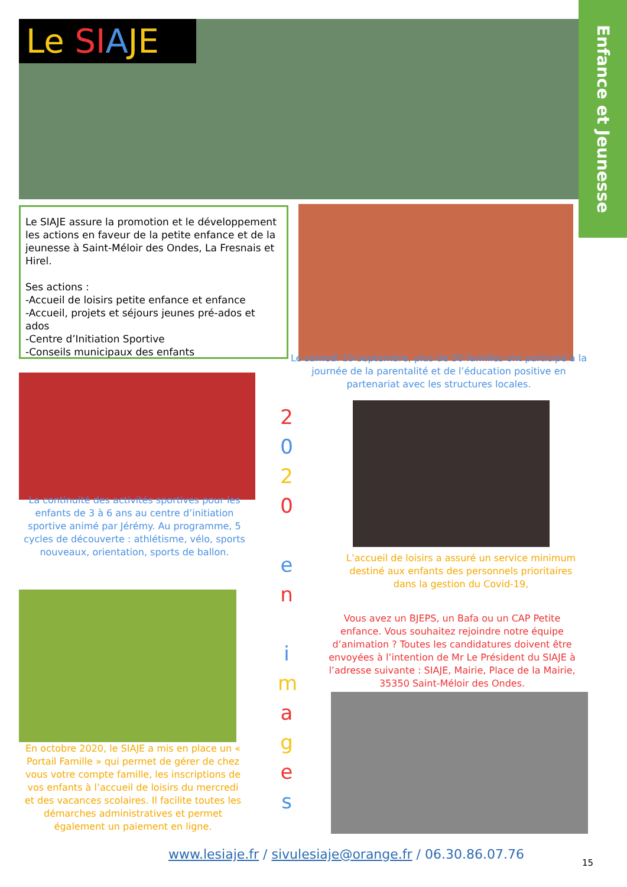Le SI AJE
Enfance et Jeunesse
Le SIAJE assure la promotion et le développement les actions en faveur de la petite enfance et de la jeunesse à Saint-Méloir des Ondes, La Fresnais et Hirel.
Ses actions :
-Accueil de loisirs petite enfance et enfance
-Accueil, projets et séjours jeunes pré-ados et ados
-Centre d’Initiation Sportive
-Conseils municipaux des enfants
Le samedi 19 septembre, plus de 50 familles ont participé à la journée de la parentalité et de l’éducation positive en partenariat avec les structures locales.
La continuité des activités sportives pour les enfants de 3 à 6 ans au centre d’initiation sportive animé par Jérémy. Au programme, 5 cycles de découverte : athlétisme, vélo, sports nouveaux, orientation, sports de ballon.
2
0
2
0
e
n
i
m
a
g
e
s
L’accueil de loisirs a assuré un service minimum destiné aux enfants des personnels prioritaires dans la gestion du Covid-19,
Vous avez un BJEPS, un Bafa ou un CAP Petite enfance. Vous souhaitez rejoindre notre équipe d’animation ? Toutes les candidatures doivent être envoyées à l’intention de Mr Le Président du SIAJE à l’adresse suivante : SIAJE, Mairie, Place de la Mairie, 35350 Saint-Méloir des Ondes.
En octobre 2020, le SIAJE a mis en place un « Portail Famille » qui permet de gérer de chez vous votre compte famille, les inscriptions de vos enfants à l’accueil de loisirs du mercredi et des vacances scolaires. Il facilite toutes les démarches administratives et permet également un paiement en ligne.
www.lesiaje.fr / sivulesiaje@orange.fr / 06.30.86.07.76
15